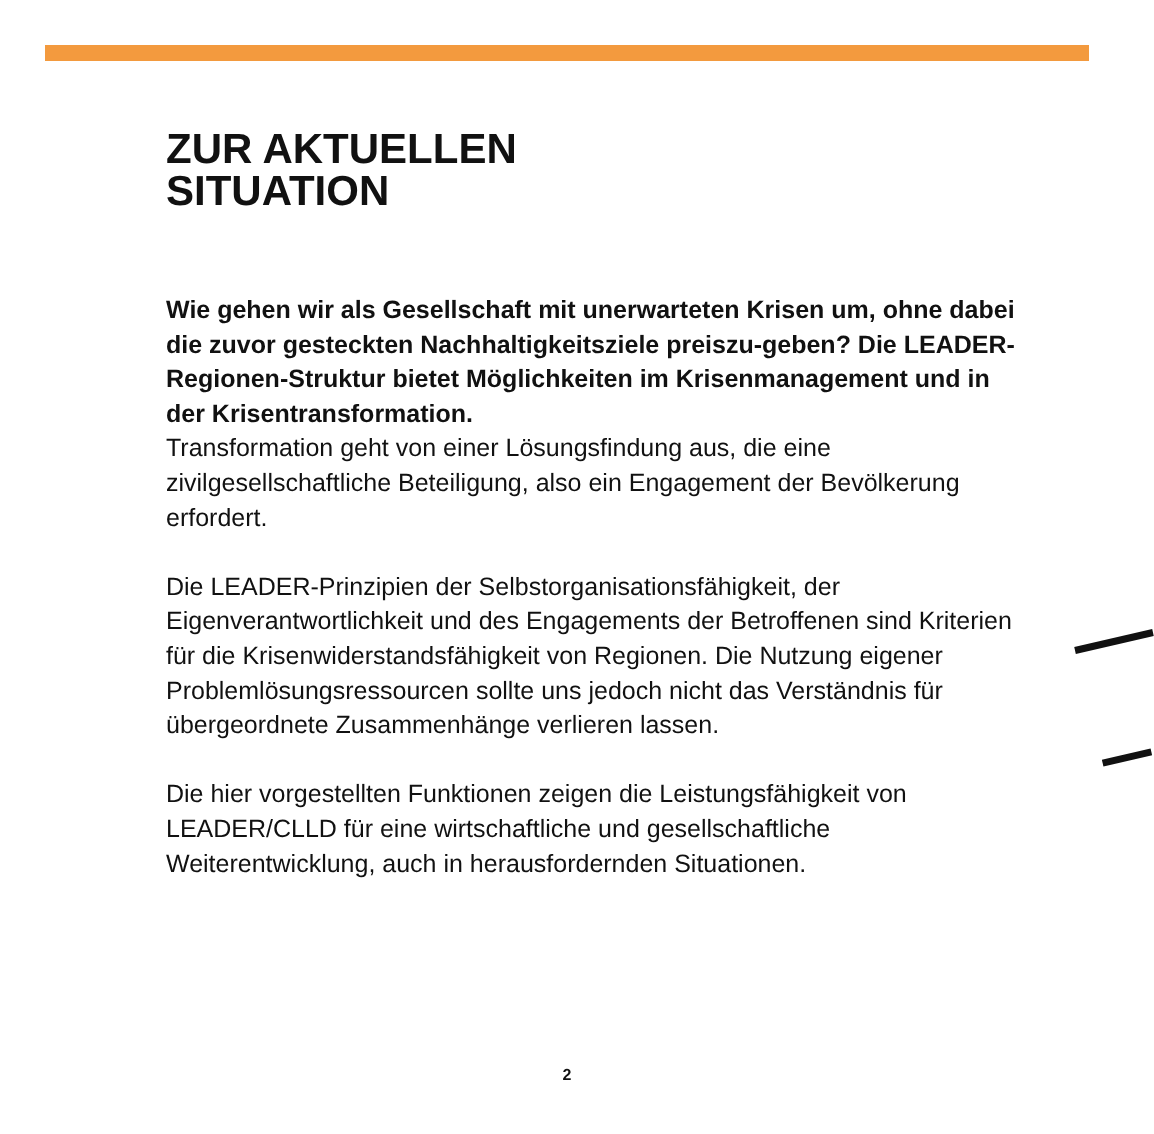ZUR AKTUELLEN
SITUATION
Wie gehen wir als Gesellschaft mit unerwarteten Krisen um, ohne dabei die zuvor gesteckten Nachhaltigkeitsziele preiszu-geben? Die LEADER-Regionen-Struktur bietet Möglichkeiten im Krisenmanagement und in der Krisentransformation.
Transformation geht von einer Lösungsfindung aus, die eine zivilgesellschaftliche Beteiligung, also ein Engagement der Bevölkerung erfordert.
Die LEADER-Prinzipien der Selbstorganisationsfähigkeit, der Eigenverantwortlichkeit und des Engagements der Betroffenen sind Kriterien für die Krisenwiderstandsfähigkeit von Regionen. Die Nutzung eigener Problemlösungsressourcen sollte uns jedoch nicht das Verständnis für übergeordnete Zusammenhänge verlieren lassen.
Die hier vorgestellten Funktionen zeigen die Leistungsfähigkeit von LEADER/CLLD für eine wirtschaftliche und gesellschaftliche Weiterentwicklung, auch in herausfordernden Situationen.
2